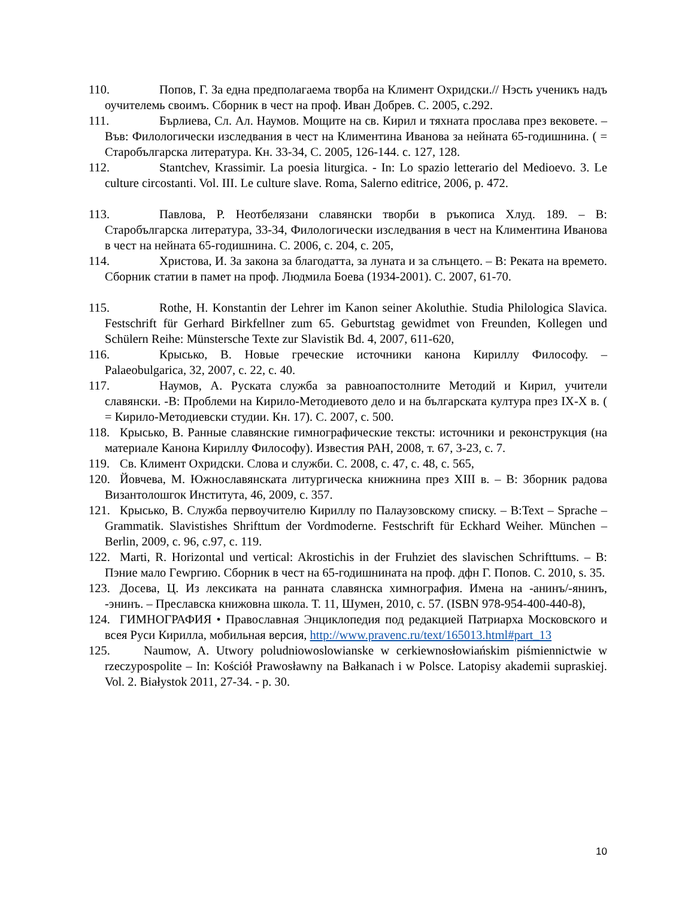110. Попов, Г. За една предполагаема творба на Климент Охридски.// Нэсть ученикъ надъ оучителемь своимъ. Сборник в чест на проф. Иван Добрев. С. 2005, с.292.
111. Бърлиева, Сл. Ал. Наумов. Мощите на св. Кирил и тяхната прослава през вековете. – Във: Филологически изследвания в чест на Климентина Иванова за нейната 65-годишнина. ( = Старобългарска литература. Кн. 33-34, С. 2005, 126-144. с. 127, 128.
112. Stantchev, Krassimir. La poesia liturgica. - In: Lo spazio letterario del Medioevo. 3. Le culture circostanti. Vol. III. Le culture slave. Roma, Salerno editrice, 2006, p. 472.
113. Павлова, Р. Неотбелязани славянски творби в ръкописа Хлуд. 189. – В: Старобългарска литература, 33-34, Филологически изследвания в чест на Климентина Иванова в чест на нейната 65-годишнина. С. 2006, с. 204, с. 205,
114. Христова, И. За закона за благодатта, за луната и за слънцето. – В: Реката на времето. Сборник статии в памет на проф. Людмила Боева (1934-2001). С. 2007, 61-70.
115. Rothe, H. Konstantin der Lehrer im Kanon seiner Akoluthie. Studia Philologica Slavica. Festschrift für Gerhard Birkfellner zum 65. Geburtstag gewidmet von Freunden, Kollegen und Schülern Reihe: Münstersche Texte zur Slavistik Bd. 4, 2007, 611-620,
116. Крысько, В. Новые греческие источники канона Кириллу Философу. – Palaeobulgarica, 32, 2007, с. 22, с. 40.
117. Наумов, А. Руската служба за равноапостолните Методий и Кирил, учители славянски. -В: Проблеми на Кирило-Методиевото дело и на българската култура през IX-X в. ( = Кирило-Методиевски студии. Кн. 17). С. 2007, с. 500.
118. Крысько, В. Ранные славянские гимнографические тексты: источники и реконструкция (на материале Канона Кириллу Философу). Известия РАН, 2008, т. 67, 3-23, с. 7.
119. Св. Климент Охридски. Слова и служби. С. 2008, с. 47, с. 48, с. 565,
120. Йовчева, М. Южнославянската литургическа книжнина през XIII в. – В: Зборник радова Византолошгок Института, 46, 2009, с. 357.
121. Крысько, В. Служба первоучителю Кириллу по Палаузовскому списку. – В:Text – Sprache – Grammatik. Slavistishes Shrifttum der Vordmoderne. Festschrift für Eckhard Weiher. München – Berlin, 2009, с. 96, с.97, с. 119.
122. Marti, R. Horizontal und vertical: Akrostichis in der Fruhziet des slavischen Schrifttums. – В: Пэние мало Гewргию. Сборник в чест на 65-годишнината на проф. дфн Г. Попов. С. 2010, s. 35.
123. Досева, Ц. Из лексиката на ранната славянска химнография. Имена на -анинъ/-янинъ, -энинъ. – Преславска книжовна школа. Т. 11, Шумен, 2010, с. 57. (ISBN 978-954-400-440-8),
124. ГИМНОГРАФИЯ • Православная Энциклопедия под редакцией Патриарха Московского и всея Руси Кирилла, мобильная версия, http://www.pravenc.ru/text/165013.html#part_13
125. Naumow, A. Utwory poludniowoslowianske w cerkiewnosłowiańskim piśmiennictwie w rzeczypospolite – In: Kościół Prawosławny na Bałkanach i w Polsce. Latopisy akademii supraskiej. Vol. 2. Białystok 2011, 27-34. - p. 30.
10